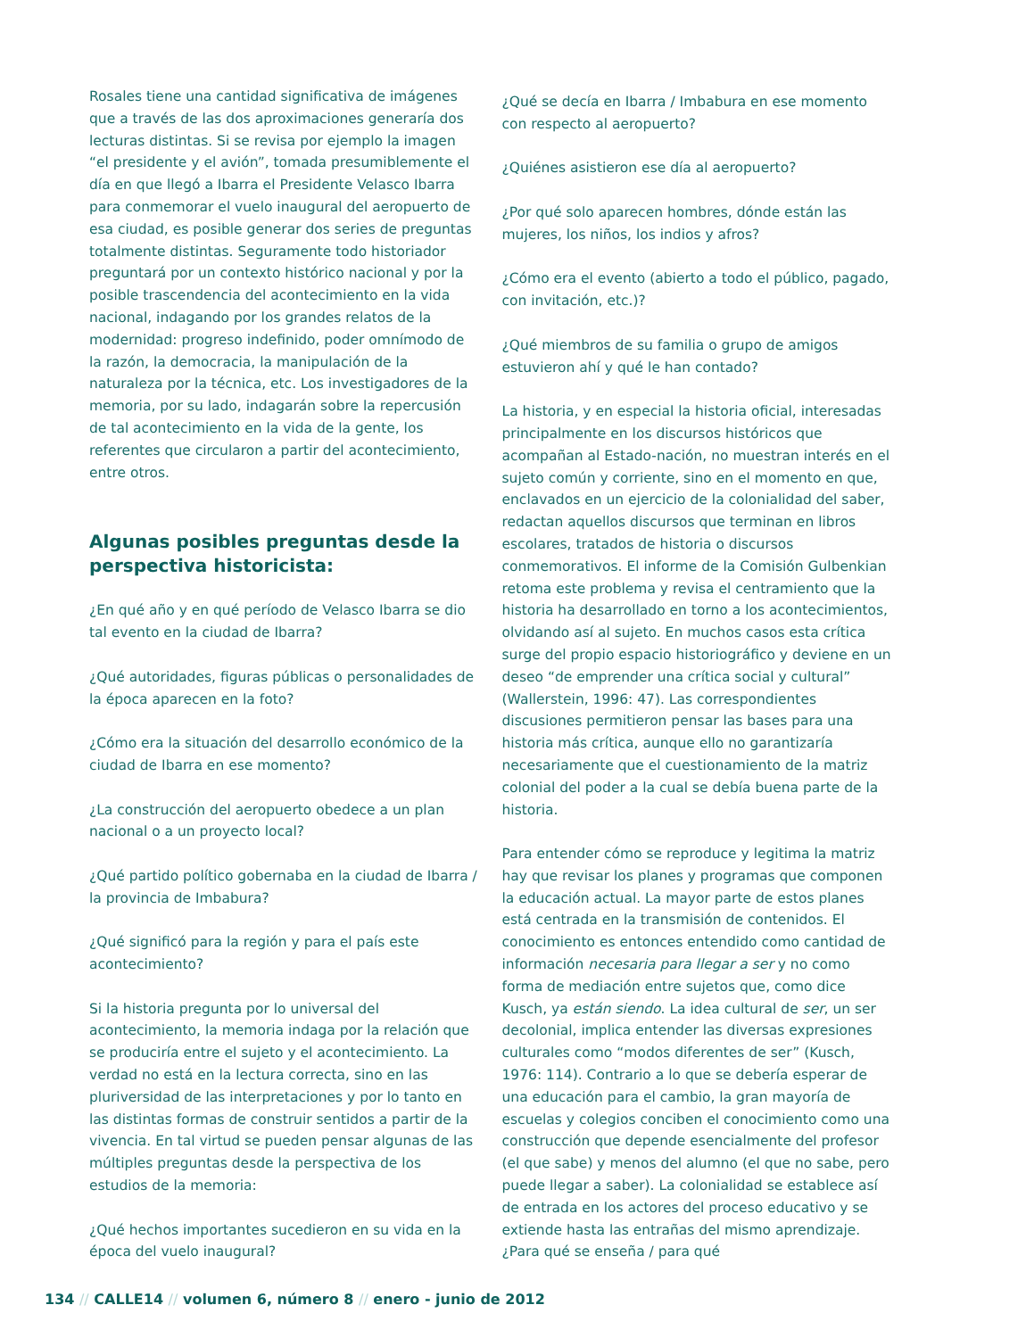Rosales tiene una cantidad significativa de imágenes que a través de las dos aproximaciones generaría dos lecturas distintas. Si se revisa por ejemplo la imagen “el presidente y el avión”, tomada presumiblemente el día en que llegó a Ibarra el Presidente Velasco Ibarra para conmemorar el vuelo inaugural del aeropuerto de esa ciudad, es posible generar dos series de preguntas totalmente distintas. Seguramente todo historiador preguntará por un contexto histórico nacional y por la posible trascendencia del acontecimiento en la vida nacional, indagando por los grandes relatos de la modernidad: progreso indefinido, poder omnímodo de la razón, la democracia, la manipulación de la naturaleza por la técnica, etc. Los investigadores de la memoria, por su lado, indagarán sobre la repercusión de tal acontecimiento en la vida de la gente, los referentes que circularon a partir del acontecimiento, entre otros.
Algunas posibles preguntas desde la perspectiva historicista:
¿En qué año y en qué período de Velasco Ibarra se dio tal evento en la ciudad de Ibarra?
¿Qué autoridades, figuras públicas o personalidades de la época aparecen en la foto?
¿Cómo era la situación del desarrollo económico de la ciudad de Ibarra en ese momento?
¿La construcción del aeropuerto obedece a un plan nacional o a un proyecto local?
¿Qué partido político gobernaba en la ciudad de Ibarra / la provincia de Imbabura?
¿Qué significó para la región y para el país este acontecimiento?
Si la historia pregunta por lo universal del acontecimiento, la memoria indaga por la relación que se produciría entre el sujeto y el acontecimiento. La verdad no está en la lectura correcta, sino en las pluriversidad de las interpretaciones y por lo tanto en las distintas formas de construir sentidos a partir de la vivencia. En tal virtud se pueden pensar algunas de las múltiples preguntas desde la perspectiva de los estudios de la memoria:
¿Qué hechos importantes sucedieron en su vida en la época del vuelo inaugural?
¿Qué se decía en Ibarra / Imbabura en ese momento con respecto al aeropuerto?
¿Quiénes asistieron ese día al aeropuerto?
¿Por qué solo aparecen hombres, dónde están las mujeres, los niños, los indios y afros?
¿Cómo era el evento (abierto a todo el público, pagado, con invitación, etc.)?
¿Qué miembros de su familia o grupo de amigos estuvieron ahí y qué le han contado?
La historia, y en especial la historia oficial, interesadas principalmente en los discursos históricos que acompañan al Estado-nación, no muestran interés en el sujeto común y corriente, sino en el momento en que, enclavados en un ejercicio de la colonialidad del saber, redactan aquellos discursos que terminan en libros escolares, tratados de historia o discursos conmemorativos. El informe de la Comisión Gulbenkian retoma este problema y revisa el centramiento que la historia ha desarrollado en torno a los acontecimientos, olvidando así al sujeto. En muchos casos esta crítica surge del propio espacio historiográfico y deviene en un deseo “de emprender una crítica social y cultural” (Wallerstein, 1996: 47). Las correspondientes discusiones permitieron pensar las bases para una historia más crítica, aunque ello no garantizaría necesariamente que el cuestionamiento de la matriz colonial del poder a la cual se debía buena parte de la historia.
Para entender cómo se reproduce y legitima la matriz hay que revisar los planes y programas que componen la educación actual. La mayor parte de estos planes está centrada en la transmisión de contenidos. El conocimiento es entonces entendido como cantidad de información necesaria para llegar a ser y no como forma de mediación entre sujetos que, como dice Kusch, ya están siendo. La idea cultural de ser, un ser decolonial, implica entender las diversas expresiones culturales como “modos diferentes de ser” (Kusch, 1976: 114). Contrario a lo que se debería esperar de una educación para el cambio, la gran mayoría de escuelas y colegios conciben el conocimiento como una construcción que depende esencialmente del profesor (el que sabe) y menos del alumno (el que no sabe, pero puede llegar a saber). La colonialidad se establece así de entrada en los actores del proceso educativo y se extiende hasta las entrañas del mismo aprendizaje. ¿Para qué se enseña / para qué
134 // CALLE14 // volumen 6, número 8 // enero - junio de 2012